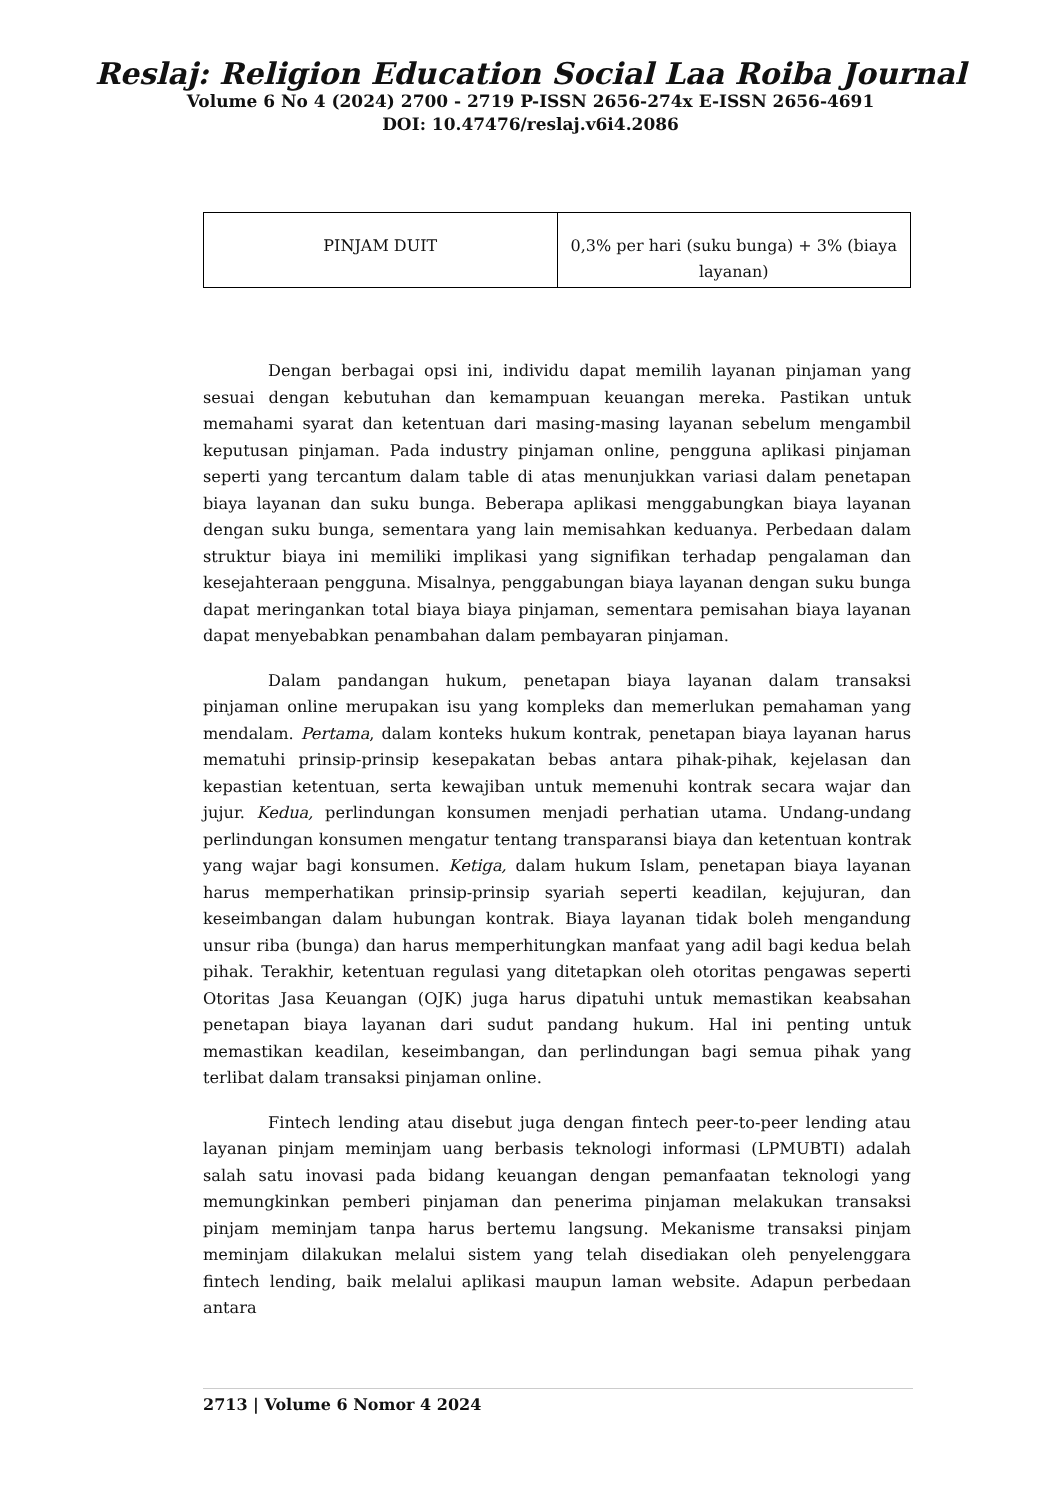Reslaj: Religion Education Social Laa Roiba Journal
Volume 6 No 4 (2024) 2700 - 2719 P-ISSN 2656-274x E-ISSN 2656-4691
DOI: 10.47476/reslaj.v6i4.2086
| PINJAM DUIT | 0,3% per hari (suku bunga) + 3% (biaya layanan) |
Dengan berbagai opsi ini, individu dapat memilih layanan pinjaman yang sesuai dengan kebutuhan dan kemampuan keuangan mereka. Pastikan untuk memahami syarat dan ketentuan dari masing-masing layanan sebelum mengambil keputusan pinjaman. Pada industry pinjaman online, pengguna aplikasi pinjaman seperti yang tercantum dalam table di atas menunjukkan variasi dalam penetapan biaya layanan dan suku bunga. Beberapa aplikasi menggabungkan biaya layanan dengan suku bunga, sementara yang lain memisahkan keduanya. Perbedaan dalam struktur biaya ini memiliki implikasi yang signifikan terhadap pengalaman dan kesejahteraan pengguna. Misalnya, penggabungan biaya layanan dengan suku bunga dapat meringankan total biaya biaya pinjaman, sementara pemisahan biaya layanan dapat menyebabkan penambahan dalam pembayaran pinjaman.
Dalam pandangan hukum, penetapan biaya layanan dalam transaksi pinjaman online merupakan isu yang kompleks dan memerlukan pemahaman yang mendalam. Pertama, dalam konteks hukum kontrak, penetapan biaya layanan harus mematuhi prinsip-prinsip kesepakatan bebas antara pihak-pihak, kejelasan dan kepastian ketentuan, serta kewajiban untuk memenuhi kontrak secara wajar dan jujur. Kedua, perlindungan konsumen menjadi perhatian utama. Undang-undang perlindungan konsumen mengatur tentang transparansi biaya dan ketentuan kontrak yang wajar bagi konsumen. Ketiga, dalam hukum Islam, penetapan biaya layanan harus memperhatikan prinsip-prinsip syariah seperti keadilan, kejujuran, dan keseimbangan dalam hubungan kontrak. Biaya layanan tidak boleh mengandung unsur riba (bunga) dan harus memperhitungkan manfaat yang adil bagi kedua belah pihak. Terakhir, ketentuan regulasi yang ditetapkan oleh otoritas pengawas seperti Otoritas Jasa Keuangan (OJK) juga harus dipatuhi untuk memastikan keabsahan penetapan biaya layanan dari sudut pandang hukum. Hal ini penting untuk memastikan keadilan, keseimbangan, dan perlindungan bagi semua pihak yang terlibat dalam transaksi pinjaman online.
Fintech lending atau disebut juga dengan fintech peer-to-peer lending atau layanan pinjam meminjam uang berbasis teknologi informasi (LPMUBTI) adalah salah satu inovasi pada bidang keuangan dengan pemanfaatan teknologi yang memungkinkan pemberi pinjaman dan penerima pinjaman melakukan transaksi pinjam meminjam tanpa harus bertemu langsung. Mekanisme transaksi pinjam meminjam dilakukan melalui sistem yang telah disediakan oleh penyelenggara fintech lending, baik melalui aplikasi maupun laman website. Adapun perbedaan antara
2713 | Volume 6 Nomor 4 2024